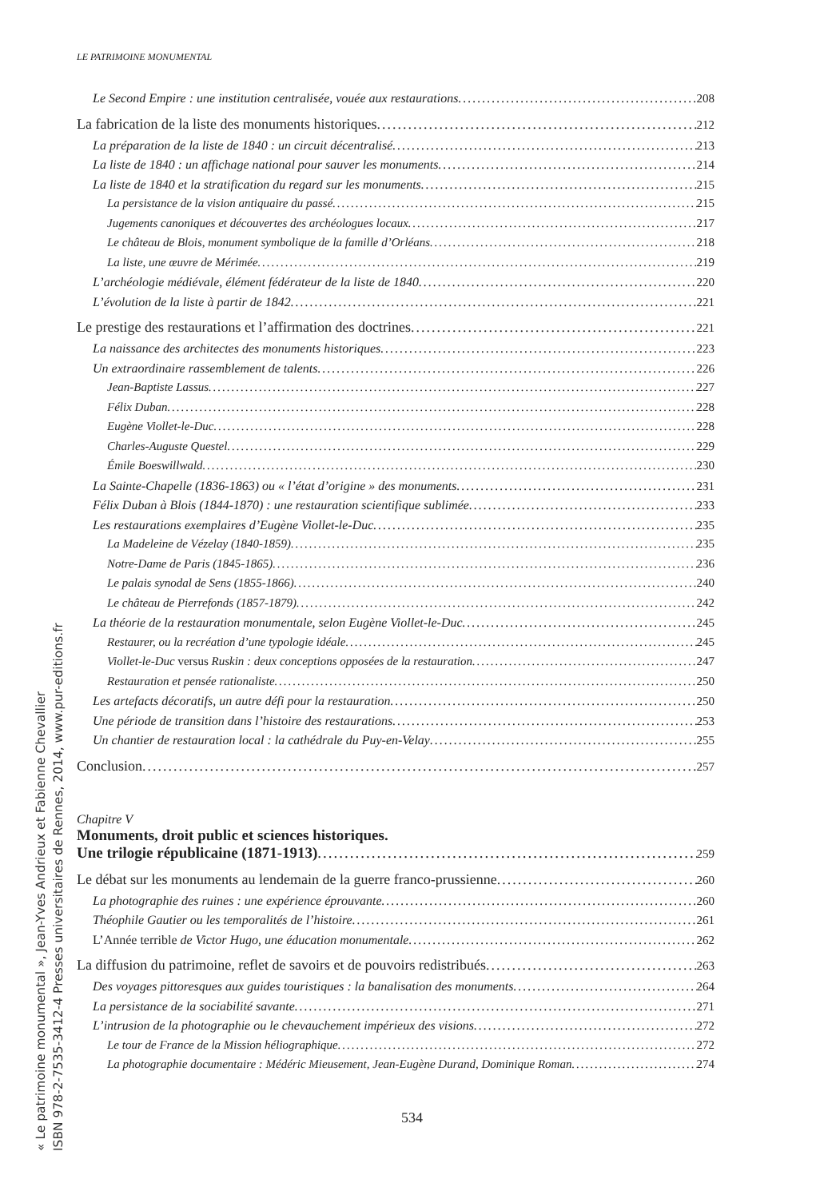« Le patrimoine monumental », Jean-Yves Andrieux et Fabienne Chevallier
ISBN 978-2-7535-3412-4 Presses universitaires de Rennes, 2014, www.pur-editions.fr
LE PATRIMOINE MONUMENTAL
Le Second Empire : une institution centralisée, vouée aux restaurations 208
La fabrication de la liste des monuments historiques 212
La préparation de la liste de 1840 : un circuit décentralisé 213
La liste de 1840 : un affichage national pour sauver les monuments 214
La liste de 1840 et la stratification du regard sur les monuments 215
La persistance de la vision antiquaire du passé 215
Jugements canoniques et découvertes des archéologues locaux 217
Le château de Blois, monument symbolique de la famille d’Orléans 218
La liste, une œuvre de Mérimée 219
L’archéologie médiévale, élément fédérateur de la liste de 1840 220
L’évolution de la liste à partir de 1842 221
Le prestige des restaurations et l’affirmation des doctrines 221
La naissance des architectes des monuments historiques 223
Un extraordinaire rassemblement de talents 226
Jean-Baptiste Lassus 227
Félix Duban 228
Eugène Viollet-le-Duc 228
Charles-Auguste Questel 229
Émile Boeswillwald 230
La Sainte-Chapelle (1836-1863) ou « l’état d’origine » des monuments 231
Félix Duban à Blois (1844-1870) : une restauration scientifique sublimée 233
Les restaurations exemplaires d’Eugène Viollet-le-Duc 235
La Madeleine de Vézelay (1840-1859) 235
Notre-Dame de Paris (1845-1865) 236
Le palais synodal de Sens (1855-1866) 240
Le château de Pierrefonds (1857-1879) 242
La théorie de la restauration monumentale, selon Eugène Viollet-le-Duc 245
Restaurer, ou la recréation d’une typologie idéale 245
Viollet-le-Duc versus Ruskin : deux conceptions opposées de la restauration 247
Restauration et pensée rationaliste 250
Les artefacts décoratifs, un autre défi pour la restauration 250
Une période de transition dans l’histoire des restaurations 253
Un chantier de restauration local : la cathédrale du Puy-en-Velay 255
Conclusion 257
Chapitre V
Monuments, droit public et sciences historiques.
Une trilogie républicaine (1871-1913) 259
Le débat sur les monuments au lendemain de la guerre franco-prussienne 260
La photographie des ruines : une expérience éprouvante 260
Théophile Gautier ou les temporalités de l’histoire 261
L’Année terrible de Victor Hugo, une éducation monumentale 262
La diffusion du patrimoine, reflet de savoirs et de pouvoirs redistribués 263
Des voyages pittoresques aux guides touristiques : la banalisation des monuments 264
La persistance de la sociabilité savante 271
L’intrusion de la photographie ou le chevauchement impérieux des visions 272
Le tour de France de la Mission héliographique 272
La photographie documentaire : Médéric Mieusement, Jean-Eugène Durand, Dominique Roman 274
534